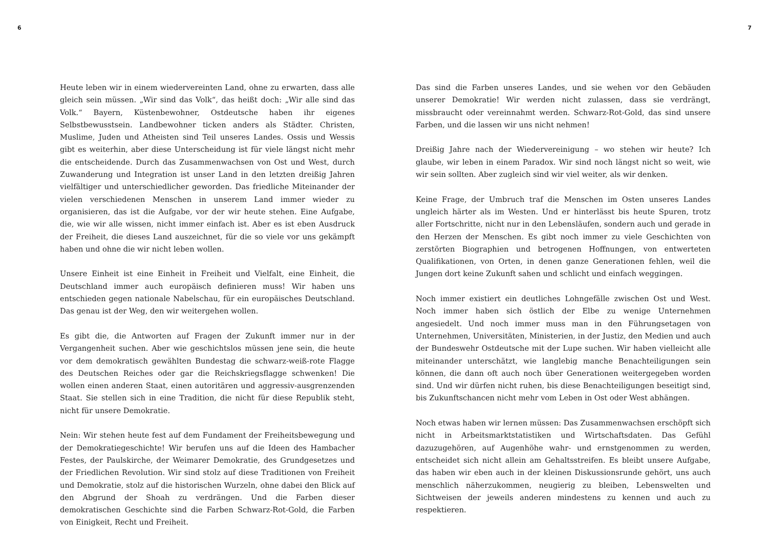6
Heute leben wir in einem wiedervereinten Land, ohne zu erwarten, dass alle gleich sein müssen. „Wir sind das Volk“, das heißt doch: „Wir alle sind das Volk.“ Bayern, Küstenbewohner, Ostdeutsche haben ihr eigenes Selbstbewusstsein. Landbewohner ticken anders als Städter. Christen, Muslime, Juden und Atheisten sind Teil unseres Landes. Ossis und Wessis gibt es weiterhin, aber diese Unterscheidung ist für viele längst nicht mehr die entscheidende. Durch das Zusammenwachsen von Ost und West, durch Zuwanderung und Integration ist unser Land in den letzten dreißig Jahren vielfältiger und unterschiedlicher geworden. Das friedliche Miteinander der vielen verschiedenen Menschen in unserem Land immer wieder zu organisieren, das ist die Aufgabe, vor der wir heute stehen. Eine Aufgabe, die, wie wir alle wissen, nicht immer einfach ist. Aber es ist eben Ausdruck der Freiheit, die dieses Land auszeichnet, für die so viele vor uns gekämpft haben und ohne die wir nicht leben wollen.
Unsere Einheit ist eine Einheit in Freiheit und Vielfalt, eine Einheit, die Deutschland immer auch europäisch definieren muss! Wir haben uns entschieden gegen nationale Nabelschau, für ein europäisches Deutschland. Das genau ist der Weg, den wir weitergehen wollen.
Es gibt die, die Antworten auf Fragen der Zukunft immer nur in der Vergangenheit suchen. Aber wie geschichtslos müssen jene sein, die heute vor dem demokratisch gewählten Bundestag die schwarz-weiß-rote Flagge des Deutschen Reiches oder gar die Reichskriegsflagge schwenken! Die wollen einen anderen Staat, einen autoritären und aggressiv-ausgrenzenden Staat. Sie stellen sich in eine Tradition, die nicht für diese Republik steht, nicht für unsere Demokratie.
Nein: Wir stehen heute fest auf dem Fundament der Freiheitsbewegung und der Demokratiegeschichte! Wir berufen uns auf die Ideen des Hambacher Festes, der Paulskirche, der Weimarer Demokratie, des Grundgesetzes und der Friedlichen Revolution. Wir sind stolz auf diese Traditionen von Freiheit und Demokratie, stolz auf die historischen Wurzeln, ohne dabei den Blick auf den Abgrund der Shoah zu verdrängen. Und die Farben dieser demokratischen Geschichte sind die Farben Schwarz-Rot-Gold, die Farben von Einigkeit, Recht und Freiheit.
7
Das sind die Farben unseres Landes, und sie wehen vor den Gebäuden unserer Demokratie! Wir werden nicht zulassen, dass sie verdrängt, missbraucht oder vereinnahmt werden. Schwarz-Rot-Gold, das sind unsere Farben, und die lassen wir uns nicht nehmen!
Dreißig Jahre nach der Wiedervereinigung – wo stehen wir heute? Ich glaube, wir leben in einem Paradox. Wir sind noch längst nicht so weit, wie wir sein sollten. Aber zugleich sind wir viel weiter, als wir denken.
Keine Frage, der Umbruch traf die Menschen im Osten unseres Landes ungleich härter als im Westen. Und er hinterlässt bis heute Spuren, trotz aller Fortschritte, nicht nur in den Lebensläufen, sondern auch und gerade in den Herzen der Menschen. Es gibt noch immer zu viele Geschichten von zerstörten Biographien und betrogenen Hoffnungen, von entwerteten Qualifikationen, von Orten, in denen ganze Generationen fehlen, weil die Jungen dort keine Zukunft sahen und schlicht und einfach weggingen.
Noch immer existiert ein deutliches Lohngefälle zwischen Ost und West. Noch immer haben sich östlich der Elbe zu wenige Unternehmen angesiedelt. Und noch immer muss man in den Führungsetagen von Unternehmen, Universitäten, Ministerien, in der Justiz, den Medien und auch der Bundeswehr Ostdeutsche mit der Lupe suchen. Wir haben vielleicht alle miteinander unterschätzt, wie langlebig manche Benachteiligungen sein können, die dann oft auch noch über Generationen weitergegeben worden sind. Und wir dürfen nicht ruhen, bis diese Benachteiligungen beseitigt sind, bis Zukunftschancen nicht mehr vom Leben in Ost oder West abhängen.
Noch etwas haben wir lernen müssen: Das Zusammenwachsen erschöpft sich nicht in Arbeitsmarktstatistiken und Wirtschaftsdaten. Das Gefühl dazuzugehören, auf Augenhöhe wahr- und ernstgenommen zu werden, entscheidet sich nicht allein am Gehaltsstreifen. Es bleibt unsere Aufgabe, das haben wir eben auch in der kleinen Diskussionsrunde gehört, uns auch menschlich näherzukommen, neugierig zu bleiben, Lebenswelten und Sichtweisen der jeweils anderen mindestens zu kennen und auch zu respektieren.